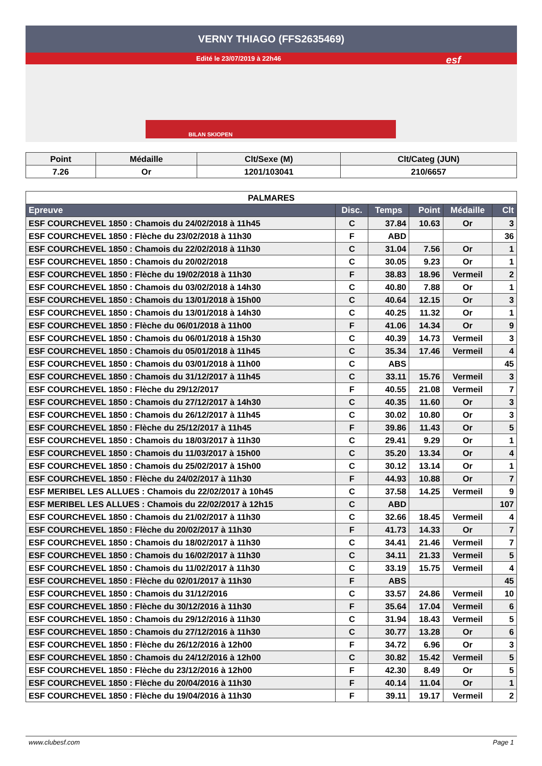VERNY THIAGO (FFS2635469)
Edité le 23/07/2019 à 22h46
esf
BILAN SKIOPEN
| Point | Médaille | Clt/Sexe (M) | Clt/Categ (JUN) |
| --- | --- | --- | --- |
| 7.26 | Or | 1201/103041 | 210/6657 |
| PALMARES | | | | | |
| Epreuve | Disc. | Temps | Point | Médaille | Clt |
| ESF COURCHEVEL 1850 : Chamois du 24/02/2018 à 11h45 | C | 37.84 | 10.63 | Or | 3 |
| ESF COURCHEVEL 1850 : Flèche du 23/02/2018 à 11h30 | F | ABD | | | 36 |
| ESF COURCHEVEL 1850 : Chamois du 22/02/2018 à 11h30 | C | 31.04 | 7.56 | Or | 1 |
| ESF COURCHEVEL 1850 : Chamois du 20/02/2018 | C | 30.05 | 9.23 | Or | 1 |
| ESF COURCHEVEL 1850 : Flèche du 19/02/2018 à 11h30 | F | 38.83 | 18.96 | Vermeil | 2 |
| ESF COURCHEVEL 1850 : Chamois du 03/02/2018 à 14h30 | C | 40.80 | 7.88 | Or | 1 |
| ESF COURCHEVEL 1850 : Chamois du 13/01/2018 à 15h00 | C | 40.64 | 12.15 | Or | 3 |
| ESF COURCHEVEL 1850 : Chamois du 13/01/2018 à 14h30 | C | 40.25 | 11.32 | Or | 1 |
| ESF COURCHEVEL 1850 : Flèche du 06/01/2018 à 11h00 | F | 41.06 | 14.34 | Or | 9 |
| ESF COURCHEVEL 1850 : Chamois du 06/01/2018 à 15h30 | C | 40.39 | 14.73 | Vermeil | 3 |
| ESF COURCHEVEL 1850 : Chamois du 05/01/2018 à 11h45 | C | 35.34 | 17.46 | Vermeil | 4 |
| ESF COURCHEVEL 1850 : Chamois du 03/01/2018 à 11h00 | C | ABS | | | 45 |
| ESF COURCHEVEL 1850 : Chamois du 31/12/2017 à 11h45 | C | 33.11 | 15.76 | Vermeil | 3 |
| ESF COURCHEVEL 1850 : Flèche du 29/12/2017 | F | 40.55 | 21.08 | Vermeil | 7 |
| ESF COURCHEVEL 1850 : Chamois du 27/12/2017 à 14h30 | C | 40.35 | 11.60 | Or | 3 |
| ESF COURCHEVEL 1850 : Chamois du 26/12/2017 à 11h45 | C | 30.02 | 10.80 | Or | 3 |
| ESF COURCHEVEL 1850 : Flèche du 25/12/2017 à 11h45 | F | 39.86 | 11.43 | Or | 5 |
| ESF COURCHEVEL 1850 : Chamois du 18/03/2017 à 11h30 | C | 29.41 | 9.29 | Or | 1 |
| ESF COURCHEVEL 1850 : Chamois du 11/03/2017 à 15h00 | C | 35.20 | 13.34 | Or | 4 |
| ESF COURCHEVEL 1850 : Chamois du 25/02/2017 à 15h00 | C | 30.12 | 13.14 | Or | 1 |
| ESF COURCHEVEL 1850 : Flèche du 24/02/2017 à 11h30 | F | 44.93 | 10.88 | Or | 7 |
| ESF MERIBEL LES ALLUES : Chamois du 22/02/2017 à 10h45 | C | 37.58 | 14.25 | Vermeil | 9 |
| ESF MERIBEL LES ALLUES : Chamois du 22/02/2017 à 12h15 | C | ABD | | | 107 |
| ESF COURCHEVEL 1850 : Chamois du 21/02/2017 à 11h30 | C | 32.66 | 18.45 | Vermeil | 4 |
| ESF COURCHEVEL 1850 : Flèche du 20/02/2017 à 11h30 | F | 41.73 | 14.33 | Or | 7 |
| ESF COURCHEVEL 1850 : Chamois du 18/02/2017 à 11h30 | C | 34.41 | 21.46 | Vermeil | 7 |
| ESF COURCHEVEL 1850 : Chamois du 16/02/2017 à 11h30 | C | 34.11 | 21.33 | Vermeil | 5 |
| ESF COURCHEVEL 1850 : Chamois du 11/02/2017 à 11h30 | C | 33.19 | 15.75 | Vermeil | 4 |
| ESF COURCHEVEL 1850 : Flèche du 02/01/2017 à 11h30 | F | ABS | | | 45 |
| ESF COURCHEVEL 1850 : Chamois du 31/12/2016 | C | 33.57 | 24.86 | Vermeil | 10 |
| ESF COURCHEVEL 1850 : Flèche du 30/12/2016 à 11h30 | F | 35.64 | 17.04 | Vermeil | 6 |
| ESF COURCHEVEL 1850 : Chamois du 29/12/2016 à 11h30 | C | 31.94 | 18.43 | Vermeil | 5 |
| ESF COURCHEVEL 1850 : Chamois du 27/12/2016 à 11h30 | C | 30.77 | 13.28 | Or | 6 |
| ESF COURCHEVEL 1850 : Flèche du 26/12/2016 à 12h00 | F | 34.72 | 6.96 | Or | 3 |
| ESF COURCHEVEL 1850 : Chamois du 24/12/2016 à 12h00 | C | 30.82 | 15.42 | Vermeil | 5 |
| ESF COURCHEVEL 1850 : Flèche du 23/12/2016 à 12h00 | F | 42.30 | 8.49 | Or | 5 |
| ESF COURCHEVEL 1850 : Flèche du 20/04/2016 à 11h30 | F | 40.14 | 11.04 | Or | 1 |
| ESF COURCHEVEL 1850 : Flèche du 19/04/2016 à 11h30 | F | 39.11 | 19.17 | Vermeil | 2 |
www.clubesf.com Page 1